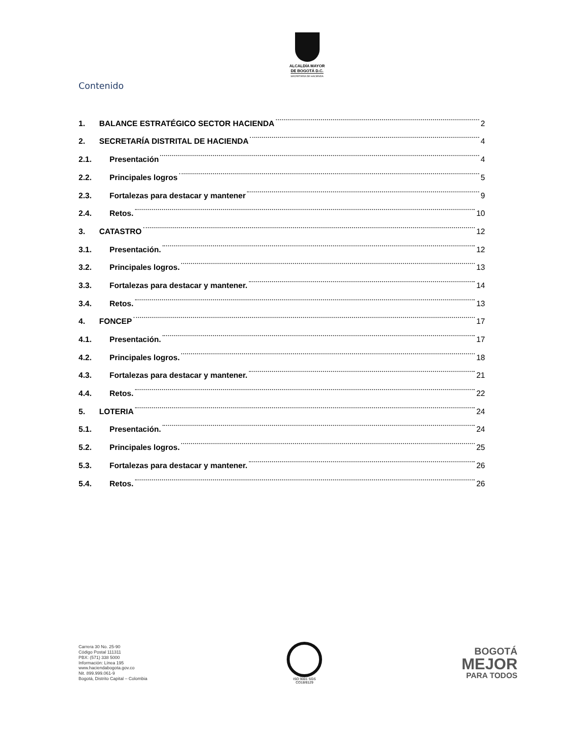ALCALDÍA MAYOR
DE BOGOTÁ D.C.
SECRETARÍA DE HACIENDA
Contenido
1. BALANCE ESTRATÉGICO SECTOR HACIENDA 2
2. SECRETARÍA DISTRITAL DE HACIENDA 4
2.1. Presentación 4
2.2. Principales logros 5
2.3. Fortalezas para destacar y mantener 9
2.4. Retos. 10
3. CATASTRO 12
3.1. Presentación. 12
3.2. Principales logros. 13
3.3. Fortalezas para destacar y mantener. 14
3.4. Retos. 13
4. FONCEP 17
4.1. Presentación. 17
4.2. Principales logros. 18
4.3. Fortalezas para destacar y mantener. 21
4.4. Retos. 22
5. LOTERIA 24
5.1. Presentación. 24
5.2. Principales logros. 25
5.3. Fortalezas para destacar y mantener. 26
5.4. Retos. 26
Carrera 30 No. 25-90
Código Postal 111311
PBX: (571) 338 5000
Información: Línea 195
www.haciendabogota.gov.co
Nit. 899.999.061-9
Bogotá, Distrito Capital – Colombia
ISO 9001 SGS
CO18/8129
BOGOTÁ
MEJOR
PARA TODOS